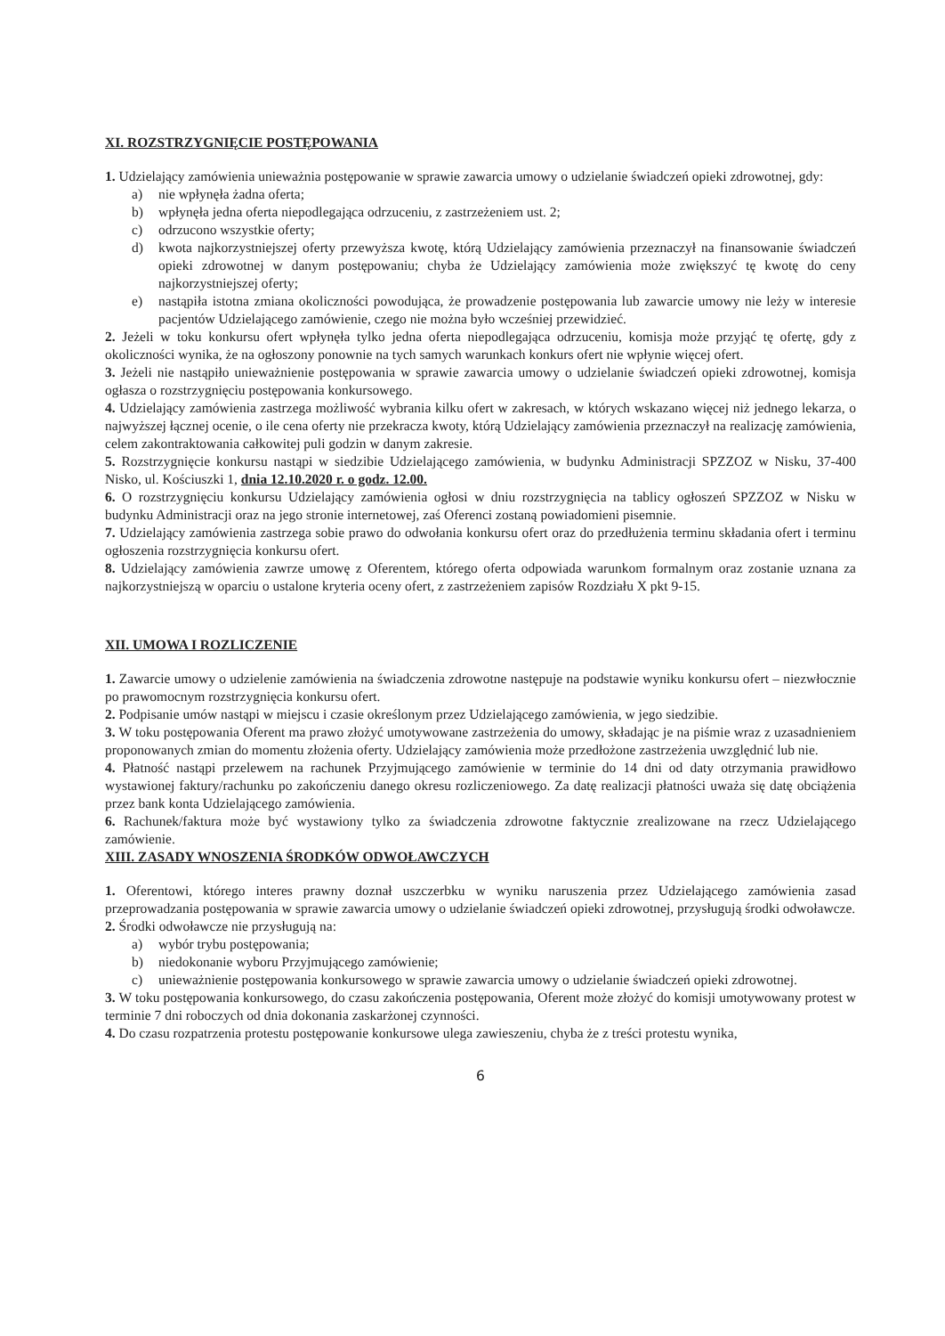XI. ROZSTRZYGNIĘCIE POSTĘPOWANIA
1. Udzielający zamówienia unieważnia postępowanie w sprawie zawarcia umowy o udzielanie świadczeń opieki zdrowotnej, gdy:
a) nie wpłynęła żadna oferta;
b) wpłynęła jedna oferta niepodlegająca odrzuceniu, z zastrzeżeniem ust. 2;
c) odrzucono wszystkie oferty;
d) kwota najkorzystniejszej oferty przewyższa kwotę, którą Udzielający zamówienia przeznaczył na finansowanie świadczeń opieki zdrowotnej w danym postępowaniu; chyba że Udzielający zamówienia może zwiększyć tę kwotę do ceny najkorzystniejszej oferty;
e) nastąpiła istotna zmiana okoliczności powodująca, że prowadzenie postępowania lub zawarcie umowy nie leży w interesie pacjentów Udzielającego zamówienie, czego nie można było wcześniej przewidzieć.
2. Jeżeli w toku konkursu ofert wpłynęła tylko jedna oferta niepodlegająca odrzuceniu, komisja może przyjąć tę ofertę, gdy z okoliczności wynika, że na ogłoszony ponownie na tych samych warunkach konkurs ofert nie wpłynie więcej ofert.
3. Jeżeli nie nastąpiło unieważnienie postępowania w sprawie zawarcia umowy o udzielanie świadczeń opieki zdrowotnej, komisja ogłasza o rozstrzygnięciu postępowania konkursowego.
4. Udzielający zamówienia zastrzega możliwość wybrania kilku ofert w zakresach, w których wskazano więcej niż jednego lekarza, o najwyższej łącznej ocenie, o ile cena oferty nie przekracza kwoty, którą Udzielający zamówienia przeznaczył na realizację zamówienia, celem zakontraktowania całkowitej puli godzin w danym zakresie.
5. Rozstrzygnięcie konkursu nastąpi w siedzibie Udzielającego zamówienia, w budynku Administracji SPZZOZ w Nisku, 37-400 Nisko, ul. Kościuszki 1, dnia 12.10.2020 r. o godz. 12.00.
6. O rozstrzygnięciu konkursu Udzielający zamówienia ogłosi w dniu rozstrzygnięcia na tablicy ogłoszeń SPZZOZ w Nisku w budynku Administracji oraz na jego stronie internetowej, zaś Oferenci zostaną powiadomieni pisemnie.
7. Udzielający zamówienia zastrzega sobie prawo do odwołania konkursu ofert oraz do przedłużenia terminu składania ofert i terminu ogłoszenia rozstrzygnięcia konkursu ofert.
8. Udzielający zamówienia zawrze umowę z Oferentem, którego oferta odpowiada warunkom formalnym oraz zostanie uznana za najkorzystniejszą w oparciu o ustalone kryteria oceny ofert, z zastrzeżeniem zapisów Rozdziału X pkt 9-15.
XII. UMOWA I ROZLICZENIE
1. Zawarcie umowy o udzielenie zamówienia na świadczenia zdrowotne następuje na podstawie wyniku konkursu ofert – niezwłocznie po prawomocnym rozstrzygnięcia konkursu ofert.
2. Podpisanie umów nastąpi w miejscu i czasie określonym przez Udzielającego zamówienia, w jego siedzibie.
3. W toku postępowania Oferent ma prawo złożyć umotywowane zastrzeżenia do umowy, składając je na piśmie wraz z uzasadnieniem proponowanych zmian do momentu złożenia oferty. Udzielający zamówienia może przedłożone zastrzeżenia uwzględnić lub nie.
4. Płatność nastąpi przelewem na rachunek Przyjmującego zamówienie w terminie do 14 dni od daty otrzymania prawidłowo wystawionej faktury/rachunku po zakończeniu danego okresu rozliczeniowego. Za datę realizacji płatności uważa się datę obciążenia przez bank konta Udzielającego zamówienia.
6. Rachunek/faktura może być wystawiony tylko za świadczenia zdrowotne faktycznie zrealizowane na rzecz Udzielającego zamówienie.
XIII. ZASADY WNOSZENIA ŚRODKÓW ODWOŁAWCZYCH
1. Oferentowi, którego interes prawny doznał uszczerbku w wyniku naruszenia przez Udzielającego zamówienia zasad przeprowadzania postępowania w sprawie zawarcia umowy o udzielanie świadczeń opieki zdrowotnej, przysługują środki odwoławcze.
2. Środki odwoławcze nie przysługują na:
a) wybór trybu postępowania;
b) niedokonanie wyboru Przyjmującego zamówienie;
c) unieważnienie postępowania konkursowego w sprawie zawarcia umowy o udzielanie świadczeń opieki zdrowotnej.
3. W toku postępowania konkursowego, do czasu zakończenia postępowania, Oferent może złożyć do komisji umotywowany protest w terminie 7 dni roboczych od dnia dokonania zaskarżonej czynności.
4. Do czasu rozpatrzenia protestu postępowanie konkursowe ulega zawieszeniu, chyba że z treści protestu wynika,
6